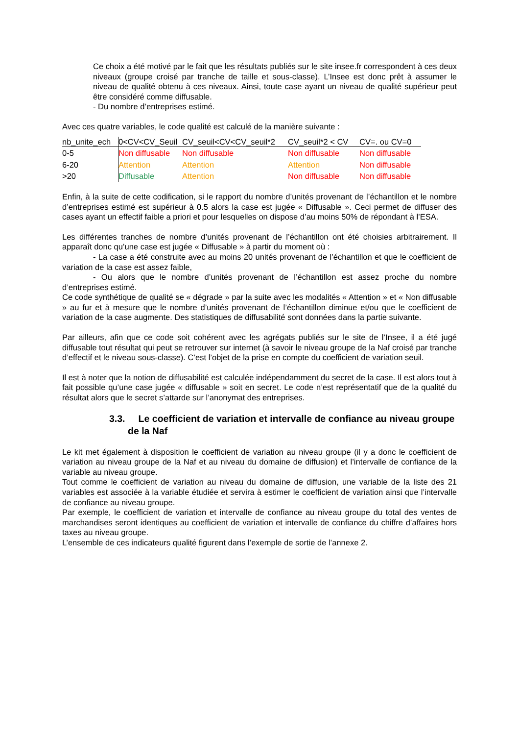Ce choix a été motivé par le fait que les résultats publiés sur le site insee.fr correspondent à ces deux niveaux (groupe croisé par tranche de taille et sous-classe). L’Insee est donc prêt à assumer le niveau de qualité obtenu à ces niveaux. Ainsi, toute case ayant un niveau de qualité supérieur peut être considéré comme diffusable.
- Du nombre d’entreprises estimé.
Avec ces quatre variables, le code qualité est calculé de la manière suivante :
| nb_unite_ech | 0<CV<CV_Seuil | CV_seuil<CV<CV_seuil*2 | CV_seuil*2 < CV | CV=. ou CV=0 |
| --- | --- | --- | --- | --- |
| 0-5 | Non diffusable | Non diffusable | Non diffusable | Non diffusable |
| 6-20 | Attention | Attention | Attention | Non diffusable |
| >20 | Diffusable | Attention | Non diffusable | Non diffusable |
Enfin, à la suite de cette codification, si le rapport du nombre d’unités provenant de l’échantillon et le nombre d’entreprises estimé est supérieur à 0.5 alors la case est jugée « Diffusable ». Ceci permet de diffuser des cases ayant un effectif faible a priori et pour lesquelles on dispose d’au moins 50% de répondant à l’ESA.
Les différentes tranches de nombre d’unités provenant de l’échantillon ont été choisies arbitrairement. Il apparaît donc qu’une case est jugée « Diffusable » à partir du moment où :
- La case a été construite avec au moins 20 unités provenant de l’échantillon et que le coefficient de variation de la case est assez faible,
- Ou alors que le nombre d’unités provenant de l’échantillon est assez proche du nombre d’entreprises estimé.
Ce code synthétique de qualité se « dégrade » par la suite avec les modalités « Attention » et « Non diffusable » au fur et à mesure que le nombre d’unités provenant de l’échantillon diminue et/ou que le coefficient de variation de la case augmente. Des statistiques de diffusabilité sont données dans la partie suivante.
Par ailleurs, afin que ce code soit cohérent avec les agrégats publiés sur le site de l’Insee, il a été jugé diffusable tout résultat qui peut se retrouver sur internet (à savoir le niveau groupe de la Naf croisé par tranche d’effectif et le niveau sous-classe). C’est l’objet de la prise en compte du coefficient de variation seuil.
Il est à noter que la notion de diffusabilité est calculée indépendamment du secret de la case. Il est alors tout à fait possible qu’une case jugée « diffusable » soit en secret. Le code n’est représentatif que de la qualité du résultat alors que le secret s’attarde sur l’anonymat des entreprises.
3.3. Le coefficient de variation et intervalle de confiance au niveau groupe de la Naf
Le kit met également à disposition le coefficient de variation au niveau groupe (il y a donc le coefficient de variation au niveau groupe de la Naf et au niveau du domaine de diffusion) et l’intervalle de confiance de la variable au niveau groupe.
Tout comme le coefficient de variation au niveau du domaine de diffusion, une variable de la liste des 21 variables est associée à la variable étudiée et servira à estimer le coefficient de variation ainsi que l’intervalle de confiance au niveau groupe.
Par exemple, le coefficient de variation et intervalle de confiance au niveau groupe du total des ventes de marchandises seront identiques au coefficient de variation et intervalle de confiance du chiffre d’affaires hors taxes au niveau groupe.
L’ensemble de ces indicateurs qualité figurent dans l’exemple de sortie de l’annexe 2.